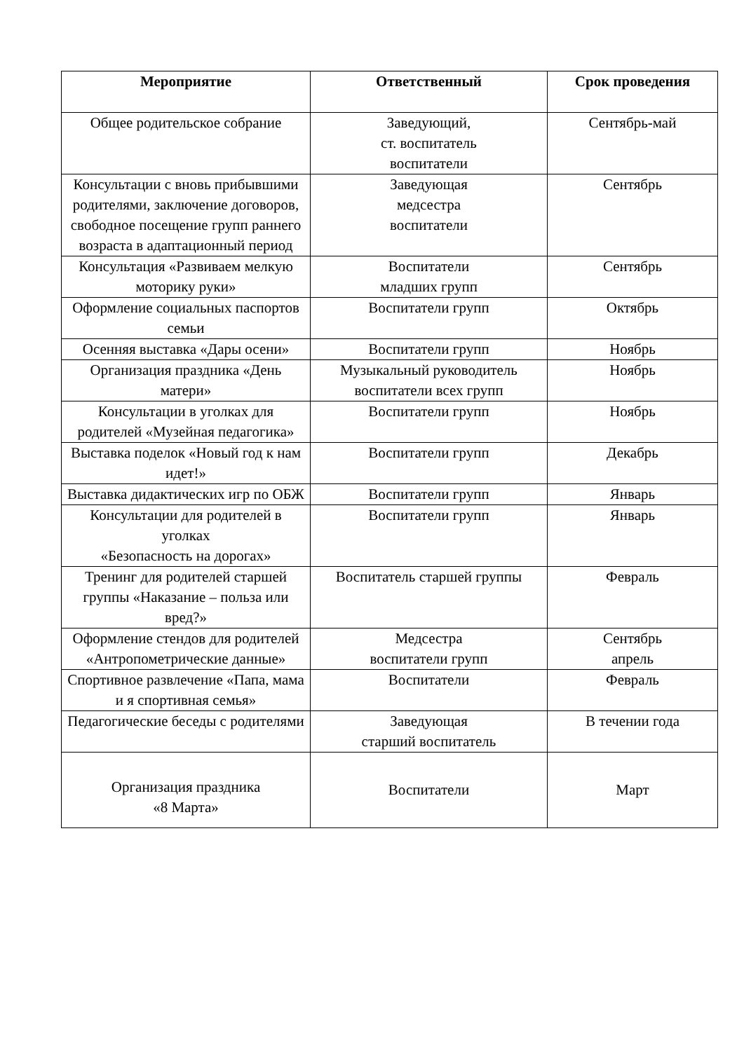| Мероприятие | Ответственный | Срок проведения |
| --- | --- | --- |
| Общее родительское собрание | Заведующий, ст. воспитатель воспитатели | Сентябрь-май |
| Консультации с вновь прибывшими родителями, заключение договоров, свободное посещение групп раннего возраста в адаптационный период | Заведующая медсестра воспитатели | Сентябрь |
| Консультация «Развиваем мелкую моторику руки» | Воспитатели младших групп | Сентябрь |
| Оформление социальных паспортов семьи | Воспитатели групп | Октябрь |
| Осенняя выставка «Дары осени» | Воспитатели групп | Ноябрь |
| Организация праздника «День матери» | Музыкальный руководитель воспитатели всех групп | Ноябрь |
| Консультации в уголках для родителей «Музейная педагогика» | Воспитатели групп | Ноябрь |
| Выставка поделок «Новый год к нам идет!» | Воспитатели групп | Декабрь |
| Выставка дидактических игр по ОБЖ | Воспитатели групп | Январь |
| Консультации для родителей в уголках «Безопасность на дорогах» | Воспитатели групп | Январь |
| Тренинг для родителей старшей группы «Наказание – польза или вред?» | Воспитатель старшей группы | Февраль |
| Оформление стендов для родителей «Антропометрические данные» | Медсестра воспитатели групп | Сентябрь апрель |
| Спортивное развлечение «Папа, мама и я спортивная семья» | Воспитатели | Февраль |
| Педагогические беседы с родителями | Заведующая старший воспитатель | В течении года |
| Организация праздника «8 Марта» | Воспитатели | Март |